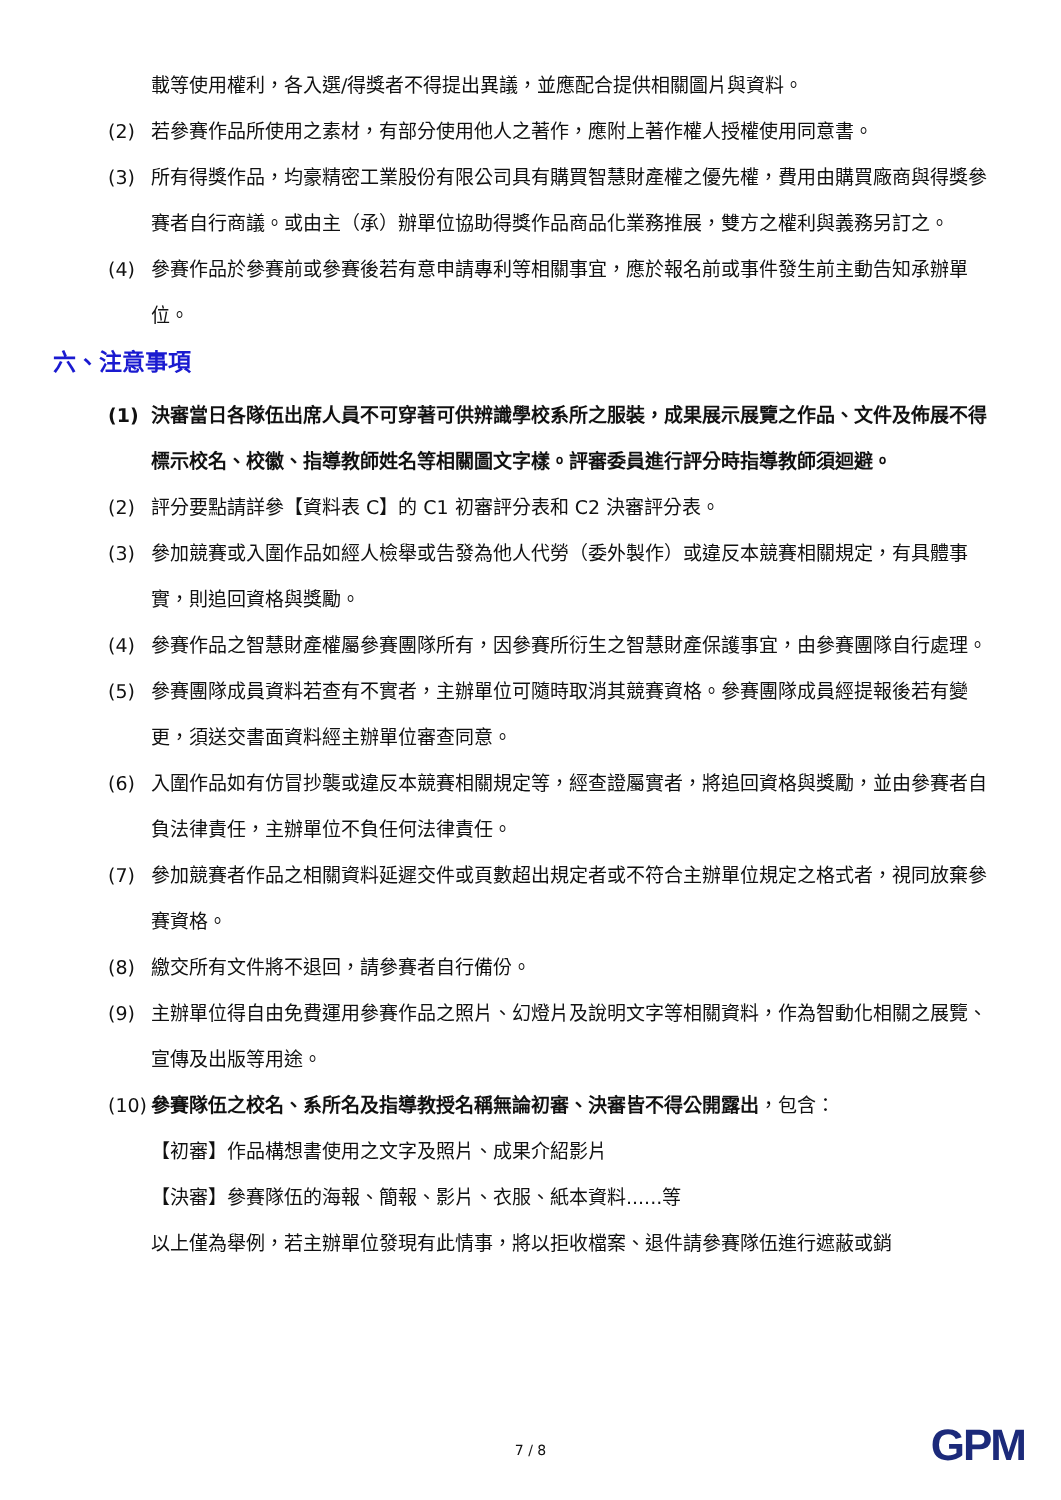載等使用權利，各入選/得獎者不得提出異議，並應配合提供相關圖片與資料。
(2) 若參賽作品所使用之素材，有部分使用他人之著作，應附上著作權人授權使用同意書。
(3) 所有得獎作品，均豪精密工業股份有限公司具有購買智慧財產權之優先權，費用由購買廠商與得獎參賽者自行商議。或由主（承）辦單位協助得獎作品商品化業務推展，雙方之權利與義務另訂之。
(4) 參賽作品於參賽前或參賽後若有意申請專利等相關事宜，應於報名前或事件發生前主動告知承辦單位。
六、注意事項
(1) 決審當日各隊伍出席人員不可穿著可供辨識學校系所之服裝，成果展示展覽之作品、文件及佈展不得標示校名、校徽、指導教師姓名等相關圖文字樣。評審委員進行評分時指導教師須迴避。
(2) 評分要點請詳參【資料表 C】的 C1 初審評分表和 C2 決審評分表。
(3) 參加競賽或入圍作品如經人檢舉或告發為他人代勞（委外製作）或違反本競賽相關規定，有具體事實，則追回資格與獎勵。
(4) 參賽作品之智慧財產權屬參賽團隊所有，因參賽所衍生之智慧財產保護事宜，由參賽團隊自行處理。
(5) 參賽團隊成員資料若查有不實者，主辦單位可隨時取消其競賽資格。參賽團隊成員經提報後若有變更，須送交書面資料經主辦單位審查同意。
(6) 入圍作品如有仿冒抄襲或違反本競賽相關規定等，經查證屬實者，將追回資格與獎勵，並由參賽者自負法律責任，主辦單位不負任何法律責任。
(7) 參加競賽者作品之相關資料延遲交件或頁數超出規定者或不符合主辦單位規定之格式者，視同放棄參賽資格。
(8) 繳交所有文件將不退回，請參賽者自行備份。
(9) 主辦單位得自由免費運用參賽作品之照片、幻燈片及說明文字等相關資料，作為智動化相關之展覽、宣傳及出版等用途。
(10) 參賽隊伍之校名、系所名及指導教授名稱無論初審、決審皆不得公開露出，包含：
【初審】作品構想書使用之文字及照片、成果介紹影片
【決審】參賽隊伍的海報、簡報、影片、衣服、紙本資料......等
以上僅為舉例，若主辦單位發現有此情事，將以拒收檔案、退件請參賽隊伍進行遮蔽或銷
7 / 8 GPM